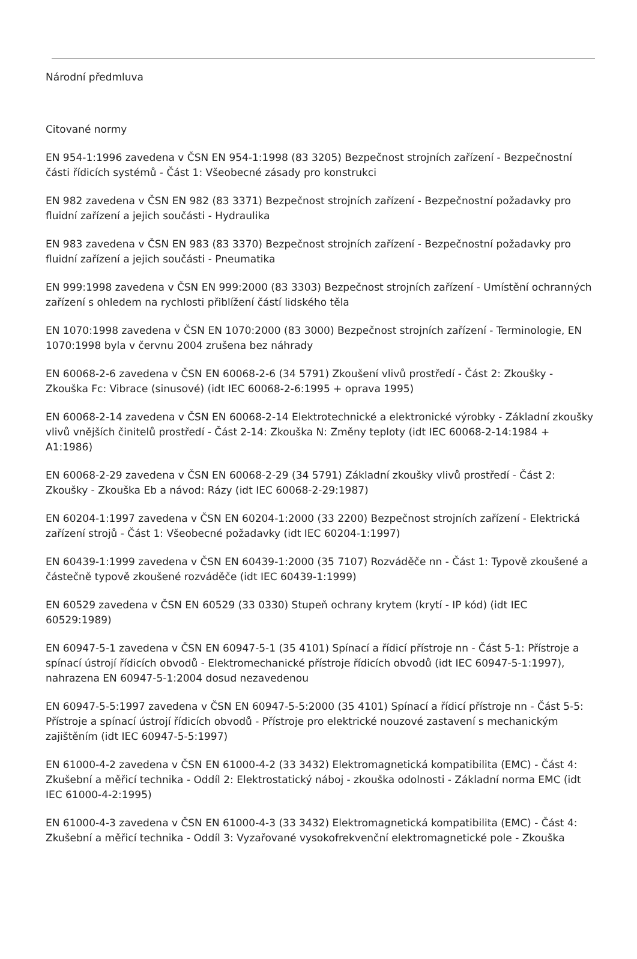Národní předmluva
Citované normy
EN 954-1:1996 zavedena v ČSN EN 954-1:1998 (83 3205) Bezpečnost strojních zařízení - Bezpečnostní části řídicích systémů - Část 1: Všeobecné zásady pro konstrukci
EN 982 zavedena v ČSN EN 982 (83 3371) Bezpečnost strojních zařízení - Bezpečnostní požadavky pro fluidní zařízení a jejich součásti - Hydraulika
EN 983 zavedena v ČSN EN 983 (83 3370) Bezpečnost strojních zařízení - Bezpečnostní požadavky pro fluidní zařízení a jejich součásti - Pneumatika
EN 999:1998 zavedena v ČSN EN 999:2000 (83 3303) Bezpečnost strojních zařízení - Umístění ochranných zařízení s ohledem na rychlosti přiblížení částí lidského těla
EN 1070:1998 zavedena v ČSN EN 1070:2000 (83 3000) Bezpečnost strojních zařízení - Terminologie, EN 1070:1998 byla v červnu 2004 zrušena bez náhrady
EN 60068-2-6 zavedena v ČSN EN 60068-2-6 (34 5791) Zkoušení vlivů prostředí - Část 2: Zkoušky - Zkouška Fc: Vibrace (sinusové) (idt IEC 60068-2-6:1995 + oprava 1995)
EN 60068-2-14 zavedena v ČSN EN 60068-2-14 Elektrotechnické a elektronické výrobky - Základní zkoušky vlivů vnějších činitelů prostředí - Část 2-14: Zkouška N: Změny teploty (idt IEC 60068-2-14:1984 + A1:1986)
EN 60068-2-29 zavedena v ČSN EN 60068-2-29 (34 5791) Základní zkoušky vlivů prostředí - Část 2: Zkoušky - Zkouška Eb a návod: Rázy (idt IEC 60068-2-29:1987)
EN 60204-1:1997 zavedena v ČSN EN 60204-1:2000 (33 2200) Bezpečnost strojních zařízení - Elektrická zařízení strojů - Část 1: Všeobecné požadavky (idt IEC 60204-1:1997)
EN 60439-1:1999 zavedena v ČSN EN 60439-1:2000 (35 7107) Rozváděče nn - Část 1: Typově zkoušené a částečně typově zkoušené rozváděče (idt IEC 60439-1:1999)
EN 60529 zavedena v ČSN EN 60529 (33 0330) Stupeň ochrany krytem (krytí - IP kód) (idt IEC 60529:1989)
EN 60947-5-1 zavedena v ČSN EN 60947-5-1 (35 4101) Spínací a řídicí přístroje nn - Část 5-1: Přístroje a spínací ústrojí řídicích obvodů - Elektromechanické přístroje řídicích obvodů (idt IEC 60947-5-1:1997), nahrazena EN 60947-5-1:2004 dosud nezavedenou
EN 60947-5-5:1997 zavedena v ČSN EN 60947-5-5:2000 (35 4101) Spínací a řídicí přístroje nn - Část 5-5: Přístroje a spínací ústrojí řídicích obvodů - Přístroje pro elektrické nouzové zastavení s mechanickým zajištěním (idt IEC 60947-5-5:1997)
EN 61000-4-2 zavedena v ČSN EN 61000-4-2 (33 3432) Elektromagnetická kompatibilita (EMC) - Část 4: Zkušební a měřicí technika - Oddíl 2: Elektrostatický náboj - zkouška odolnosti - Základní norma EMC (idt IEC 61000-4-2:1995)
EN 61000-4-3 zavedena v ČSN EN 61000-4-3 (33 3432) Elektromagnetická kompatibilita (EMC) - Část 4: Zkušební a měřicí technika - Oddíl 3: Vyzařované vysokofrekvenční elektromagnetické pole - Zkouška